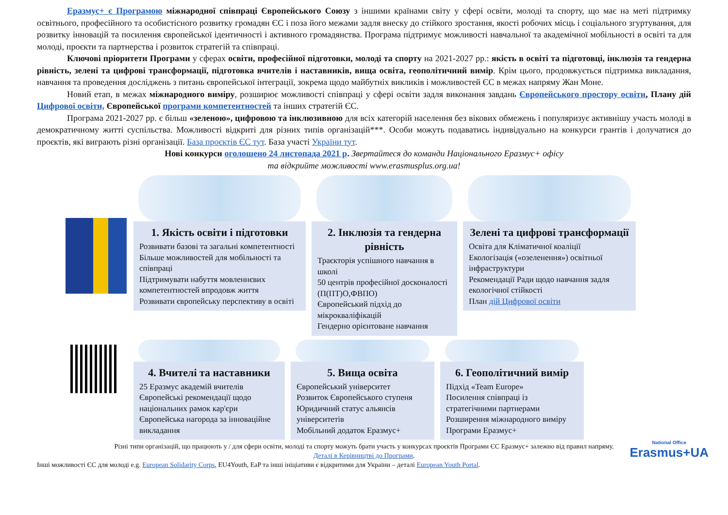Еразмус+ є Програмою міжнародної співпраці Європейського Союзу з іншими країнами світу у сфері освіти, молоді та спорту, що має на меті підтримку освітнього, професійного та особистісного розвитку громадян ЄС і поза його межами задля внеску до стійкого зростання, якості робочих місць і соціального згуртування, для розвитку інновацій та посилення європейської ідентичності і активного громадянства. Програма підтримує можливості навчальної та академічної мобільності в освіті та для молоді, проєкти та партнерства і розвиток стратегій та співпраці.
Ключові пріоритети Програми у сферах освіти, професійної підготовки, молоді та спорту на 2021-2027 рр.: якість в освіті та підготовці, інклюзія та гендерна рівність, зелені та цифрові трансформації, підготовка вчителів і наставників, вища освіта, геополітичний вимір. Крім цього, продовжується підтримка викладання, навчання та проведення досліджень з питань європейської інтеграції, зокрема щодо майбутніх викликів і можливостей ЄС в межах напряму Жан Моне.
Новий етап, в межах міжнародного виміру, розширює можливості співпраці у сфері освіти задля виконання завдань Європейського простору освіти, Плану дій Цифрової освіти, Європейської програми компетентностей та інших стратегій ЄС.
Програма 2021-2027 рр. є більш «зеленою», цифровою та інклюзивною для всіх категорій населення без вікових обмежень і популяризує активнішу участь молоді в демократичному житті суспільства. Можливості відкриті для різних типів організацій***. Особи можуть подаватись індивідуально на конкурси грантів і долучатися до проєктів, які виграють різні організації. База проєктів ЄС тут. База участі України тут.
Нові конкурси оголошено 24 листопада 2021 р. Звертайтеся до команди Національного Еразмус+ офісу
та відкрийте можливості www.erasmusplus.org.ua!
1. Якість освіти і підготовки
Розвивати базові та загальні компетентності
Більше можливостей для мобільності та співпраці
Підтримувати набуття мовленнєвих компетентностей впродовж життя
Розвивати європейську перспективу в освіті
2. Інклюзія та гендерна рівність
Траєкторія успішного навчання в школі
50 центрів професійної досконалості (П(ПТ)О,ФВПО)
Європейський підхід до мікрокваліфікацій
Гендерно орієнтоване навчання
Зелені та цифрові трансформації
Освіта для Кліматичної коаліції
Екологізація («озеленення») освітньої інфраструктури
Рекомендації Ради щодо навчання задля екологічної стійкості
План дій Цифрової освіти
4. Вчителі та наставники
25 Еразмус академій вчителів
Європейські рекомендації щодо національних рамок кар'єри
Європейська нагорода за інноваційне викладання
5. Вища освіта
Європейський університет
Розвиток Європейського ступеня
Юридичний статус альянсів університетів
Мобільний додаток Еразмус+
6. Геополітичний вимір
Підхід «Team Europe»
Посилення співпраці із стратегічними партнерами
Розширення міжнародного виміру Програми Еразмус+
Різні типи організацій, що працюють у / для сфери освіти, молоді та спорту можуть брати участь у конкурсах проєктів Програми ЄС Еразмус+ залежно від правил напряму.
Деталі в Керівництві до Програми.
Інші можливості ЄС для молоді e.g. European Solidarity Corps, EU4Youth, EaP та інші ініціативи є відкритими для України – деталі European Youth Portal.
National Office
Erasmus+UA